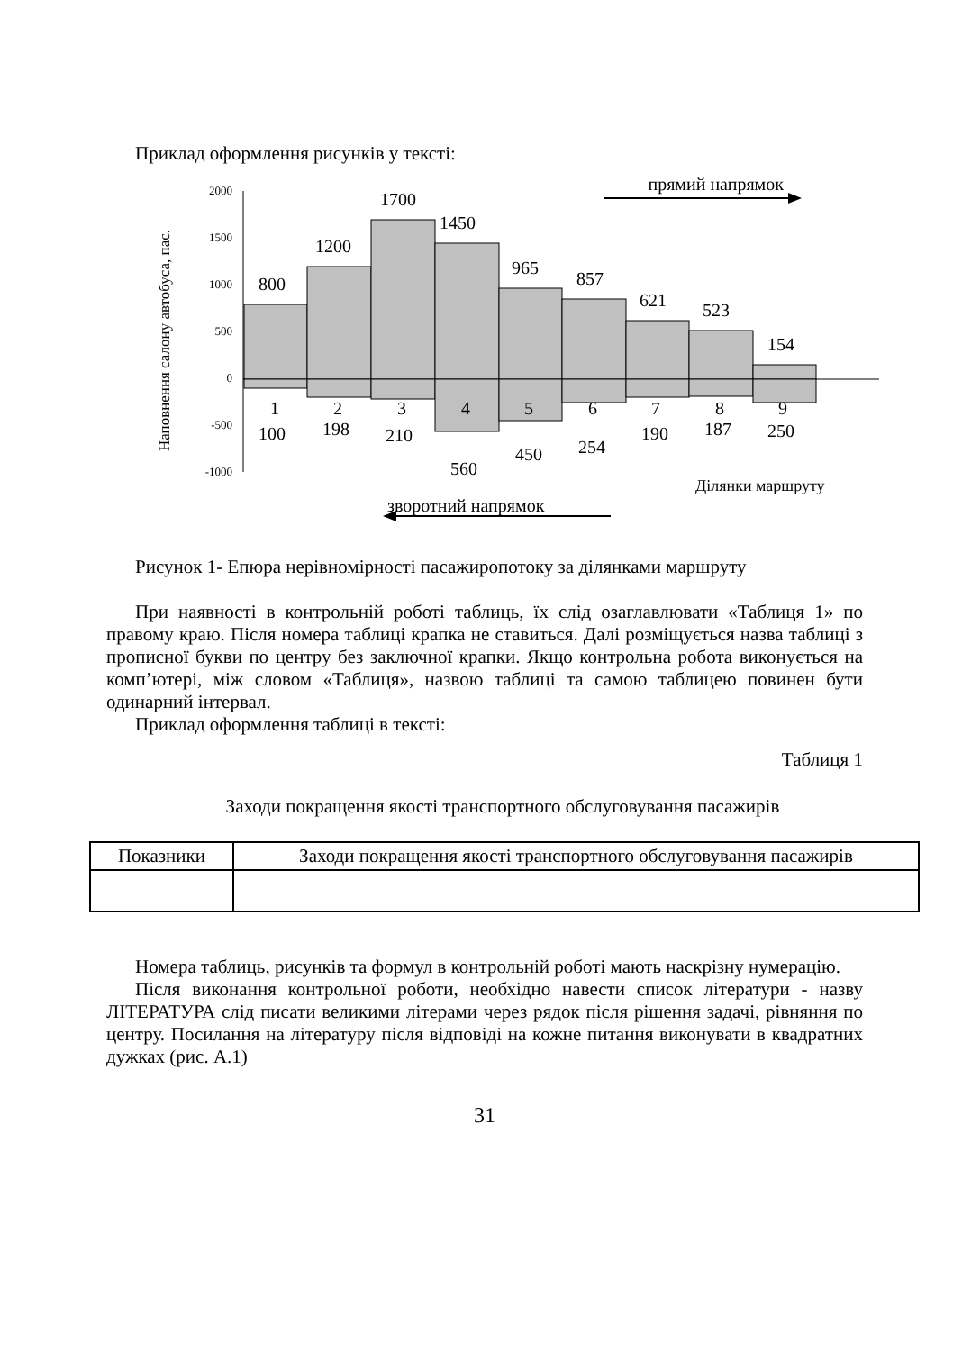Приклад оформлення рисунків у тексті:
прямий напрямок
Наповнення салону автобуса, пас.
2000
1500
1000
500
0
-500
-1000
800
1200
1700
1450
965
857
621
523
154
1
2
3
4
5
6
7
8
9
100
198
210
560
450
254
190
187
250
Ділянки маршруту
зворотний напрямок
Рисунок 1- Епюра нерівномірності пасажиропотоку за ділянками маршруту
При наявності в контрольній роботі таблиць, їх слід озаглавлювати «Таблиця 1» по правому краю. Після номера таблиці крапка не ставиться. Далі розміщується назва таблиці з прописної букви по центру без заключної крапки. Якщо контрольна робота виконується на комп’ютері, між словом «Таблиця», назвою таблиці та самою таблицею повинен бути одинарний інтервал.
Приклад оформлення таблиці в тексті:
Таблиця 1
Заходи покращення якості транспортного обслуговування пасажирів
| Показники | Заходи покращення якості транспортного обслуговування пасажирів |
Номера таблиць, рисунків та формул в контрольній роботі мають наскрізну нумерацію.
Після виконання контрольної роботи, необхідно навести список літератури - назву ЛІТЕРАТУРА слід писати великими літерами через рядок після рішення задачі, рівняння по центру. Посилання на літературу після відповіді на кожне питання виконувати в квадратних дужках (рис. А.1)
31